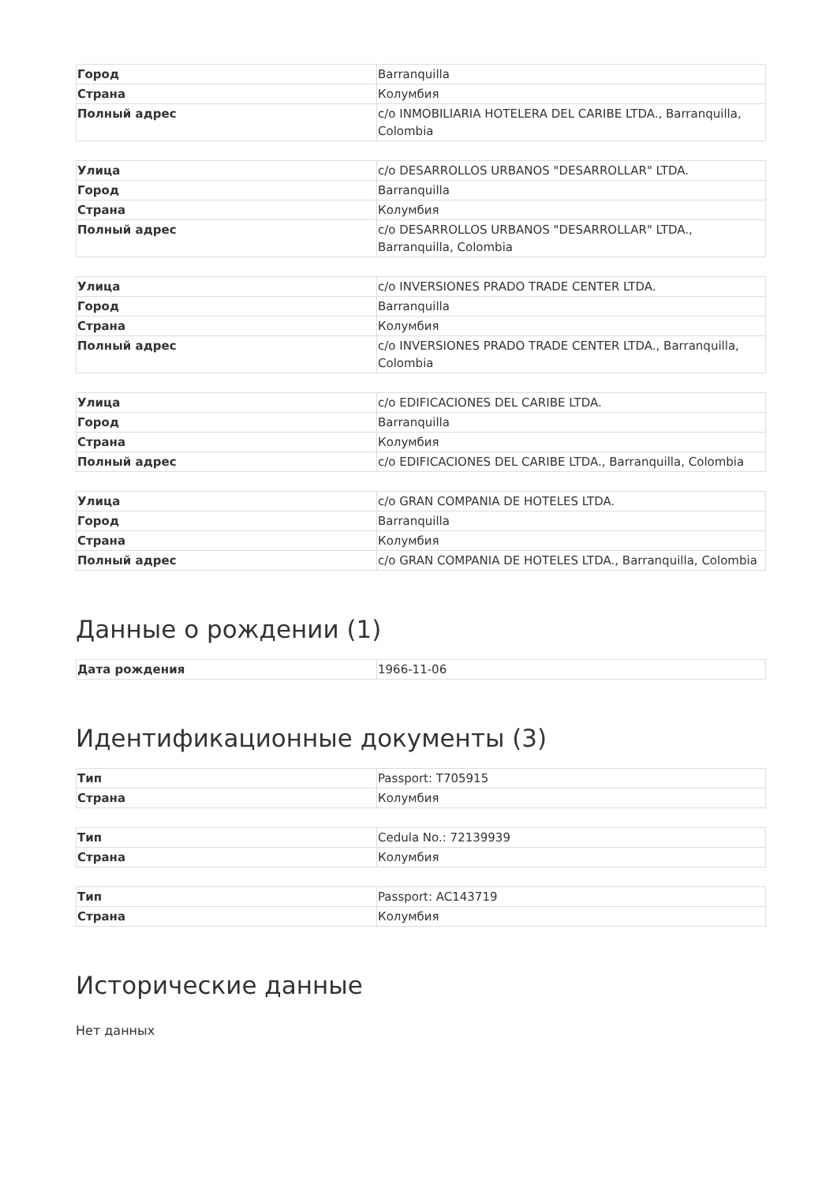| Город | Barranquilla |
| Страна | Колумбия |
| Полный адрес | c/o INMOBILIARIA HOTELERA DEL CARIBE LTDA., Barranquilla, Colombia |
| Улица | c/o DESARROLLOS URBANOS "DESARROLLAR" LTDA. |
| Город | Barranquilla |
| Страна | Колумбия |
| Полный адрес | c/o DESARROLLOS URBANOS "DESARROLLAR" LTDA., Barranquilla, Colombia |
| Улица | c/o INVERSIONES PRADO TRADE CENTER LTDA. |
| Город | Barranquilla |
| Страна | Колумбия |
| Полный адрес | c/o INVERSIONES PRADO TRADE CENTER LTDA., Barranquilla, Colombia |
| Улица | c/o EDIFICACIONES DEL CARIBE LTDA. |
| Город | Barranquilla |
| Страна | Колумбия |
| Полный адрес | c/o EDIFICACIONES DEL CARIBE LTDA., Barranquilla, Colombia |
| Улица | c/o GRAN COMPANIA DE HOTELES LTDA. |
| Город | Barranquilla |
| Страна | Колумбия |
| Полный адрес | c/o GRAN COMPANIA DE HOTELES LTDA., Barranquilla, Colombia |
Данные о рождении (1)
| Дата рождения | 1966-11-06 |
Идентификационные документы (3)
| Тип | Passport: T705915 |
| Страна | Колумбия |
| Тип | Cedula No.: 72139939 |
| Страна | Колумбия |
| Тип | Passport: AC143719 |
| Страна | Колумбия |
Исторические данные
Нет данных